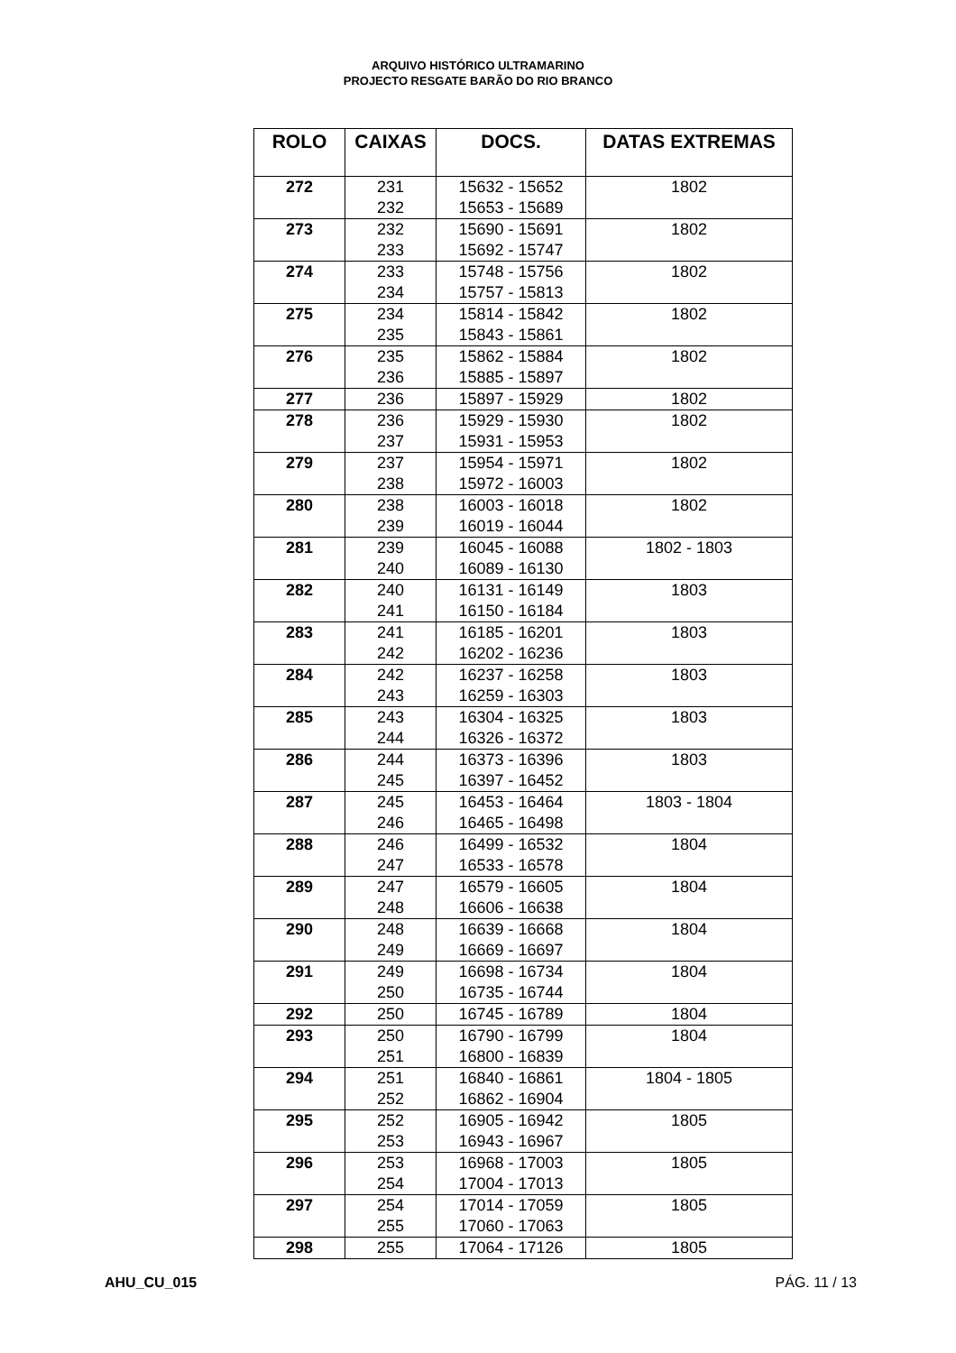ARQUIVO HISTÓRICO ULTRAMARINO
PROJECTO RESGATE BARÃO DO RIO BRANCO
| ROLO | CAIXAS | DOCS. | DATAS EXTREMAS |
| --- | --- | --- | --- |
| 272 | 231 232 | 15632 - 15652 15653 - 15689 | 1802 |
| 273 | 232 233 | 15690 - 15691 15692 - 15747 | 1802 |
| 274 | 233 234 | 15748 - 15756 15757 - 15813 | 1802 |
| 275 | 234 235 | 15814 - 15842 15843 - 15861 | 1802 |
| 276 | 235 236 | 15862 - 15884 15885 - 15897 | 1802 |
| 277 | 236 | 15897 - 15929 | 1802 |
| 278 | 236 237 | 15929 - 15930 15931 - 15953 | 1802 |
| 279 | 237 238 | 15954 - 15971 15972 - 16003 | 1802 |
| 280 | 238 239 | 16003 - 16018 16019 - 16044 | 1802 |
| 281 | 239 240 | 16045 - 16088 16089 - 16130 | 1802 - 1803 |
| 282 | 240 241 | 16131 - 16149 16150 - 16184 | 1803 |
| 283 | 241 242 | 16185 - 16201 16202 - 16236 | 1803 |
| 284 | 242 243 | 16237 - 16258 16259 - 16303 | 1803 |
| 285 | 243 244 | 16304 - 16325 16326 - 16372 | 1803 |
| 286 | 244 245 | 16373 - 16396 16397 - 16452 | 1803 |
| 287 | 245 246 | 16453 - 16464 16465 - 16498 | 1803 - 1804 |
| 288 | 246 247 | 16499 - 16532 16533 - 16578 | 1804 |
| 289 | 247 248 | 16579 - 16605 16606 - 16638 | 1804 |
| 290 | 248 249 | 16639 - 16668 16669 - 16697 | 1804 |
| 291 | 249 250 | 16698 - 16734 16735 - 16744 | 1804 |
| 292 | 250 | 16745 - 16789 | 1804 |
| 293 | 250 251 | 16790 - 16799 16800 - 16839 | 1804 |
| 294 | 251 252 | 16840 - 16861 16862 - 16904 | 1804 - 1805 |
| 295 | 252 253 | 16905 - 16942 16943 - 16967 | 1805 |
| 296 | 253 254 | 16968 - 17003 17004 - 17013 | 1805 |
| 297 | 254 255 | 17014 - 17059 17060 - 17063 | 1805 |
| 298 | 255 | 17064 - 17126 | 1805 |
AHU_CU_015 PÁG. 11 / 13